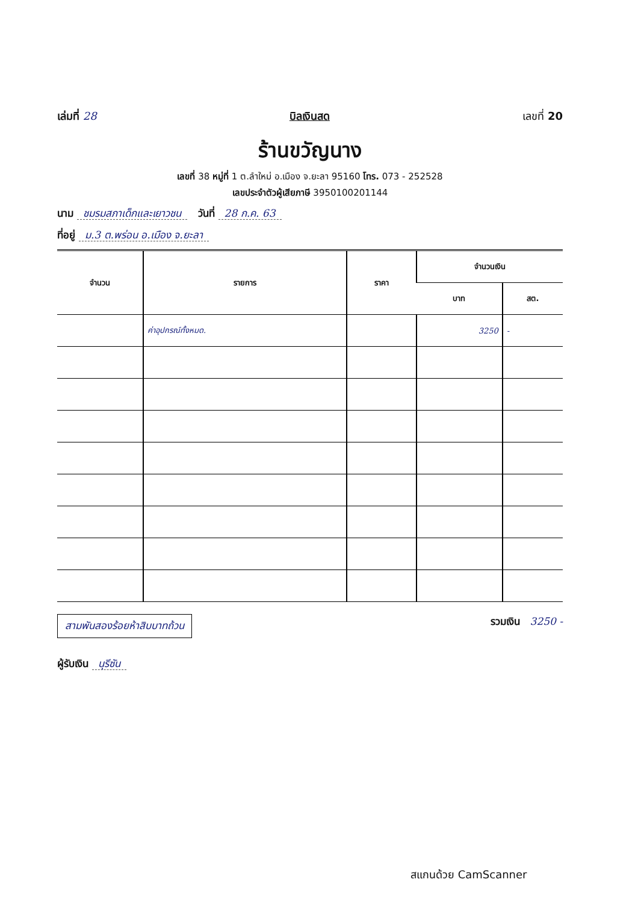เล่มที่ 28
บิลเงินสด
เลขที่ 20
ร้านขวัญนาง
เลขที่ 38 หมู่ที่ 1 ต.ลำใหม่ อ.เมือง จ.ยะลา 95160 โทร. 073 - 252528
เลขประจำตัวผู้เสียภาษี 3950100201144
นาม ชมรมสภาเด็กและเยาวชน วันที่ 28 ก.ค. 63
ที่อยู่ ม.3 ต.พร่อน อ.เมือง จ.ยะลา
| จำนวน | รายการ | ราคา | จำนวนเงิน | |
| --- | --- | --- | --- | --- |
| | | | บาท | สต. |
| | ค่าอุปกรณ์ทั้งหมด. | | 3250 | - |
สามพันสองร้อยห้าสิบบาทถ้วน
รวมเงิน 3250 -
ผู้รับเงิน นุรีซัน
สแกนด้วย CamScanner